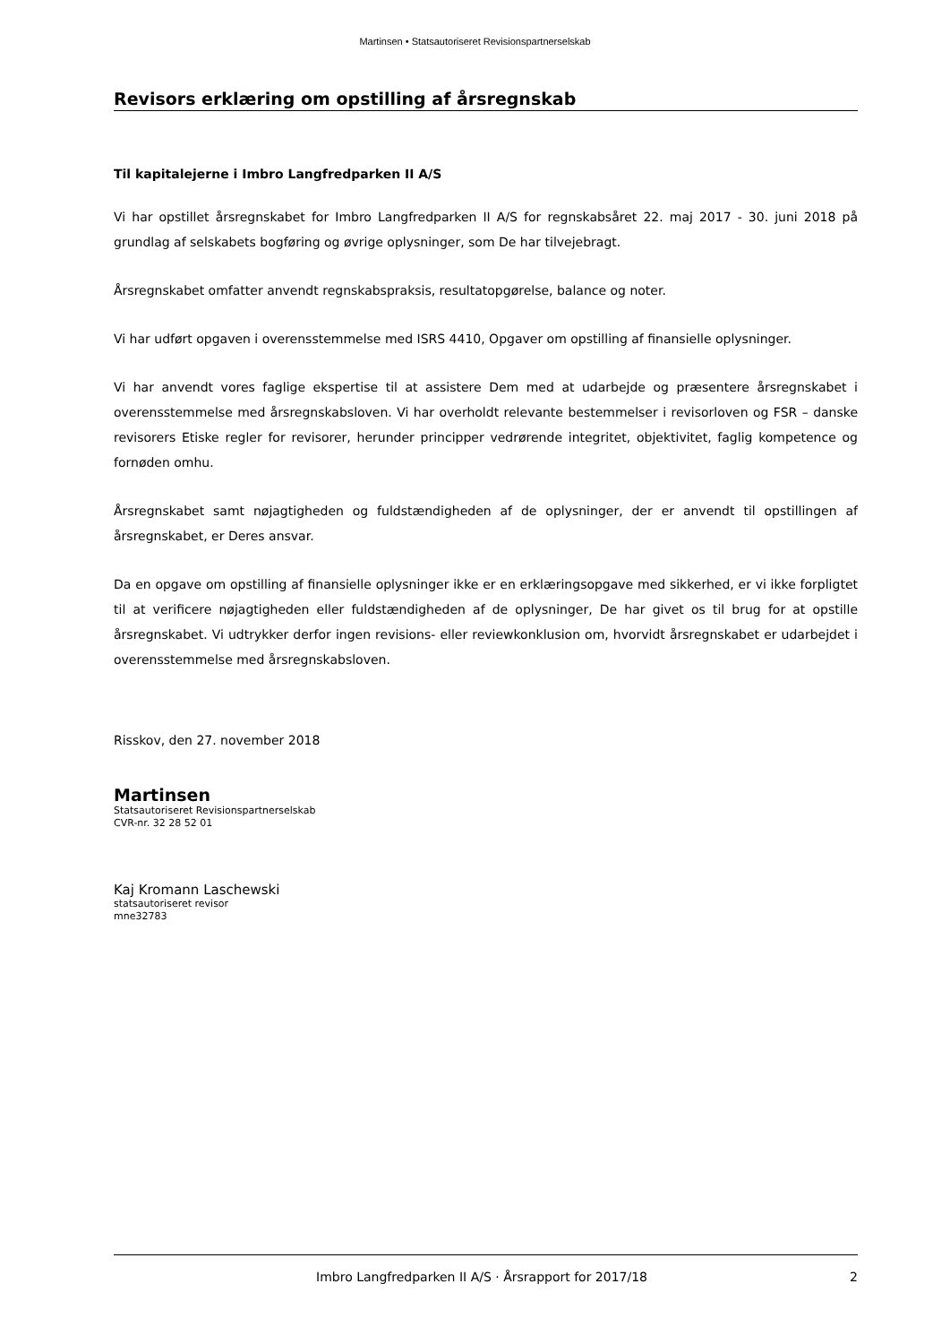Martinsen • Statsautoriseret Revisionspartnerselskab
Revisors erklæring om opstilling af årsregnskab
Til kapitalejerne i Imbro Langfredparken II A/S
Vi har opstillet årsregnskabet for Imbro Langfredparken II A/S for regnskabsåret 22. maj 2017 - 30. juni 2018 på grundlag af selskabets bogføring og øvrige oplysninger, som De har tilvejebragt.
Årsregnskabet omfatter anvendt regnskabspraksis, resultatopgørelse, balance og noter.
Vi har udført opgaven i overensstemmelse med ISRS 4410, Opgaver om opstilling af finansielle oplysninger.
Vi har anvendt vores faglige ekspertise til at assistere Dem med at udarbejde og præsentere årsregnskabet i overensstemmelse med årsregnskabsloven. Vi har overholdt relevante bestemmelser i revisorloven og FSR – danske revisorers Etiske regler for revisorer, herunder principper vedrørende integritet, objektivitet, faglig kompetence og fornøden omhu.
Årsregnskabet samt nøjagtigheden og fuldstændigheden af de oplysninger, der er anvendt til opstillingen af årsregnskabet, er Deres ansvar.
Da en opgave om opstilling af finansielle oplysninger ikke er en erklæringsopgave med sikkerhed, er vi ikke forpligtet til at verificere nøjagtigheden eller fuldstændigheden af de oplysninger, De har givet os til brug for at opstille årsregnskabet. Vi udtrykker derfor ingen revisions- eller reviewkonklusion om, hvorvidt årsregnskabet er udarbejdet i overensstemmelse med årsregnskabsloven.
Risskov, den 27. november 2018
Martinsen
Statsautoriseret Revisionspartnerselskab
CVR-nr. 32 28 52 01
Kaj Kromann Laschewski
statsautoriseret revisor
mne32783
Imbro Langfredparken II A/S · Årsrapport for 2017/18 2